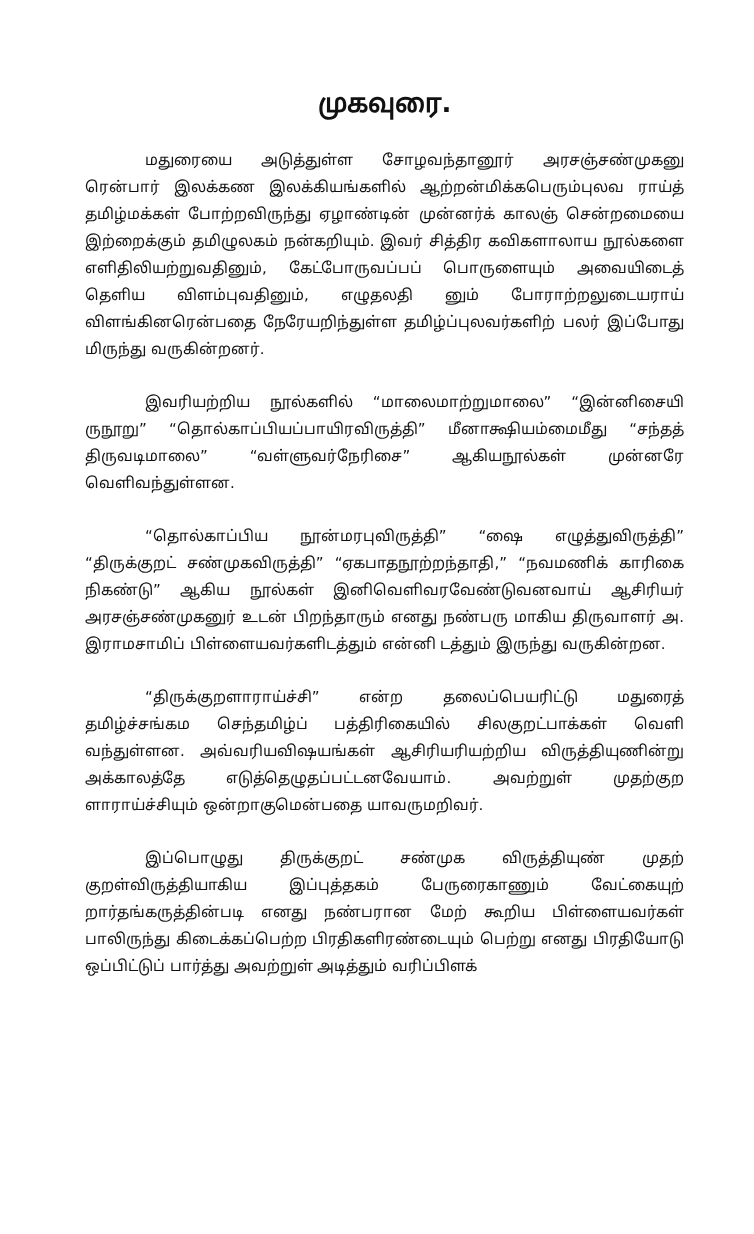முகவுரை.
மதுரையை அடுத்துள்ள சோழவந்தானூர் அரசஞ்சண்முகனு ரென்பார் இலக்கண இலக்கியங்களில் ஆற்றன்மிக்கபெரும்புலவ ராய்த் தமிழ்மக்கள் போற்றவிருந்து ஏழாண்டின் முன்னர்க் காலஞ் சென்றமையை இற்றைக்கும் தமிழுலகம் நன்கறியும். இவர் சித்திர கவிகளாலாய நூல்களை எளிதிலியற்றுவதினும், கேட்போருவப்பப் பொருளையும் அவையிடைத் தெளிய விளம்புவதினும், எழுதலதி னும் போராற்றலுடையராய் விளங்கினரென்பதை நேரேயறிந்துள்ள தமிழ்ப்புலவர்களிற் பலர் இப்போது மிருந்து வருகின்றனர்.
இவரியற்றிய நூல்களில் “மாலைமாற்றுமாலை” “இன்னிசையி ருநூறு” “தொல்காப்பியப்பாயிரவிருத்தி” மீனாக்ஷியம்மைமீது “சந்தத் திருவடிமாலை” “வள்ளுவர்நேரிசை” ஆகியநூல்கள் முன்னரே வெளிவந்துள்ளன.
“தொல்காப்பிய நூன்மரபுவிருத்தி” “ஷை எழுத்துவிருத்தி” “திருக்குறட் சண்முகவிருத்தி” “ஏகபாதநூற்றந்தாதி,” “நவமணிக் காரிகை நிகண்டு” ஆகிய நூல்கள் இனிவெளிவரவேண்டுவனவாய் ஆசிரியர் அரசஞ்சண்முகனுர் உடன் பிறந்தாரும் எனது நண்பரு மாகிய திருவாளர் அ. இராமசாமிப் பிள்ளையவர்களிடத்தும் என்னி டத்தும் இருந்து வருகின்றன.
“திருக்குறளாராய்ச்சி” என்ற தலைப்பெயரிட்டு மதுரைத் தமிழ்ச்சங்கம செந்தமிழ்ப் பத்திரிகையில் சிலகுறட்பாக்கள் வெளி வந்துள்ளன. அவ்வரியவிஷயங்கள் ஆசிரியரியற்றிய விருத்தியுணின்று அக்காலத்தே எடுத்தெழுதப்பட்டனவேயாம். அவற்றுள் முதற்குற ளாராய்ச்சியும் ஒன்றாகுமென்பதை யாவருமறிவர்.
இப்பொழுது திருக்குறட் சண்முக விருத்தியுண் முதற் குறள்விருத்தியாகிய இப்புத்தகம் பேருரைகாணும் வேட்கையுற் றார்தங்கருத்தின்படி எனது நண்பரான மேற் கூறிய பிள்ளையவர்கள் பாலிருந்து கிடைக்கப்பெற்ற பிரதிகளிரண்டையும் பெற்று எனது பிரதியோடு ஒப்பிட்டுப் பார்த்து அவற்றுள் அடித்தும் வரிப்பிளக்